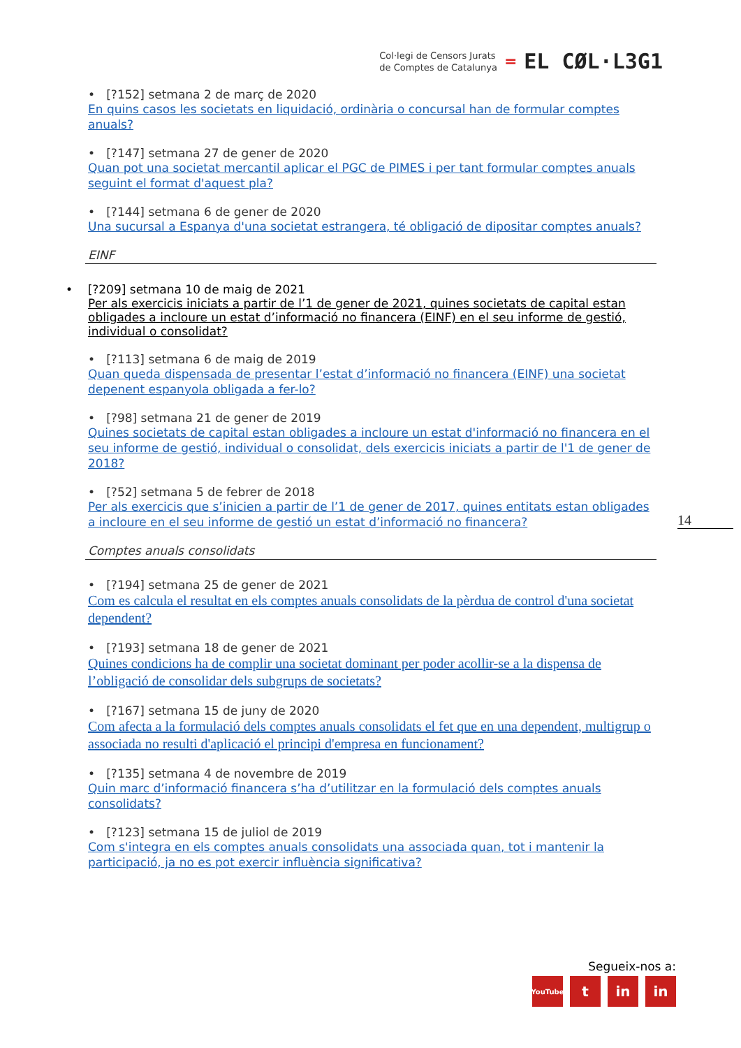Col·legi de Censors Jurats
de Comptes de Catalunya
= EL CØL·L3G1
• [?152] setmana 2 de març de 2020
En quins casos les societats en liquidació, ordinària o concursal han de formular comptes anuals?
• [?147] setmana 27 de gener de 2020
Quan pot una societat mercantil aplicar el PGC de PIMES i per tant formular comptes anuals seguint el format d'aquest pla?
• [?144] setmana 6 de gener de 2020
Una sucursal a Espanya d'una societat estrangera, té obligació de dipositar comptes anuals?
EINF
• [?209] setmana 10 de maig de 2021
Per als exercicis iniciats a partir de l’1 de gener de 2021, quines societats de capital estan obligades a incloure un estat d’informació no financera (EINF) en el seu informe de gestió, individual o consolidat?
• [?113] setmana 6 de maig de 2019
Quan queda dispensada de presentar l’estat d’informació no financera (EINF) una societat depenent espanyola obligada a fer-lo?
• [?98] setmana 21 de gener de 2019
Quines societats de capital estan obligades a incloure un estat d'informació no financera en el seu informe de gestió, individual o consolidat, dels exercicis iniciats a partir de l'1 de gener de 2018?
• [?52] setmana 5 de febrer de 2018
Per als exercicis que s’inicien a partir de l’1 de gener de 2017, quines entitats estan obligades a incloure en el seu informe de gestió un estat d’informació no financera?
Comptes anuals consolidats
• [?194] setmana 25 de gener de 2021
Com es calcula el resultat en els comptes anuals consolidats de la pèrdua de control d'una societat dependent?
• [?193] setmana 18 de gener de 2021
Quines condicions ha de complir una societat dominant per poder acollir-se a la dispensa de l’obligació de consolidar dels subgrups de societats?
• [?167] setmana 15 de juny de 2020
Com afecta a la formulació dels comptes anuals consolidats el fet que en una dependent, multigrup o associada no resulti d'aplicació el principi d'empresa en funcionament?
• [?135] setmana 4 de novembre de 2019
Quin marc d’informació financera s’ha d’utilitzar en la formulació dels comptes anuals consolidats?
• [?123] setmana 15 de juliol de 2019
Com s'integra en els comptes anuals consolidats una associada quan, tot i mantenir la participació, ja no es pot exercir influència significativa?
14
Segueix-nos a:
YouTube t in in